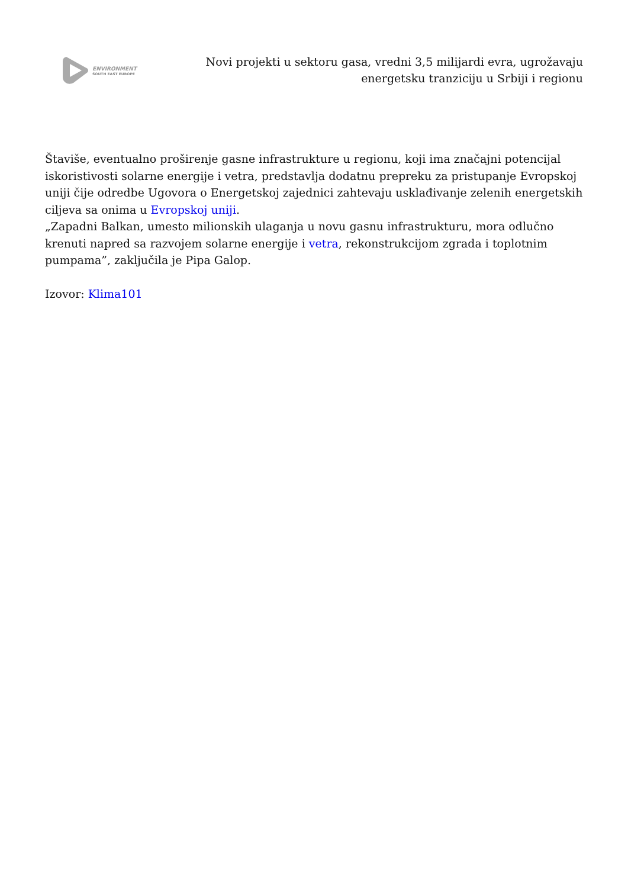ENVIRONMENT
SOUTH EAST EUROPE
Novi projekti u sektoru gasa, vredni 3,5 milijardi evra, ugrožavaju energetsku tranziciju u Srbiji i regionu
Štaviše, eventualno proširenje gasne infrastrukture u regionu, koji ima značajni potencijal iskoristivosti solarne energije i vetra, predstavlja dodatnu prepreku za pristupanje Evropskoj uniji čije odredbe Ugovora o Energetskoj zajednici zahtevaju usklađivanje zelenih energetskih ciljeva sa onima u Evropskoj uniji.
„Zapadni Balkan, umesto milionskih ulaganja u novu gasnu infrastrukturu, mora odlučno krenuti napred sa razvojem solarne energije i vetra, rekonstrukcijom zgrada i toplotnim pumpama”, zaključila je Pipa Galop.
Izovor: Klima101